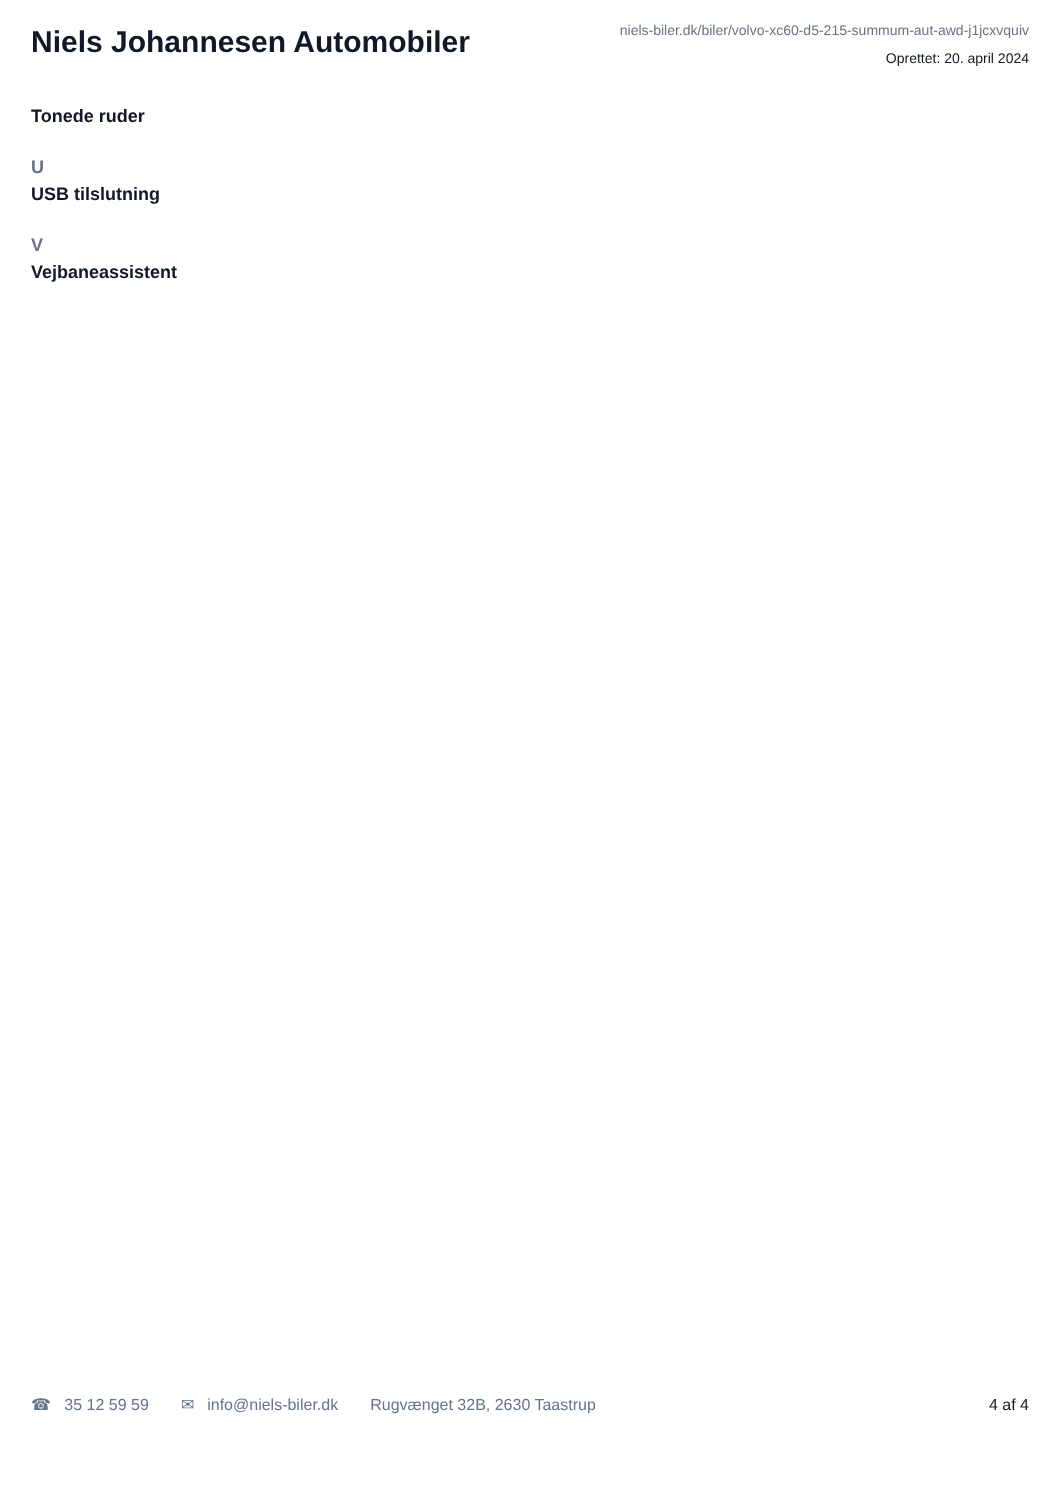Niels Johannesen Automobiler
niels-biler.dk/biler/volvo-xc60-d5-215-summum-aut-awd-j1jcxvquiv
Oprettet: 20. april 2024
Tonede ruder
U
USB tilslutning
V
Vejbaneassistent
☎ 35 12 59 59 ✉ info@niels-biler.dk Rugvænget 32B, 2630 Taastrup 4 af 4